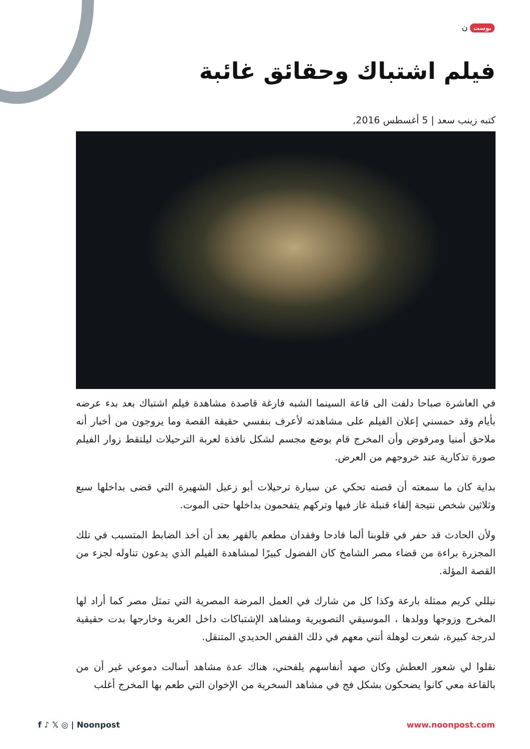بوست ن
فيلم اشتباك وحقائق غائبة
كتبه زينب سعد | 5 أغسطس 2016,
في العاشرة صباحا دلفت الى قاعة السينما الشبه فارغة قاصدة مشاهدة فيلم اشتباك بعد بدء عرضه بأيام وقد حمسني إعلان الفيلم على مشاهدته لأعرف بنفسي حقيقة القصة وما يروجون من أخبار أنه ملاحق أمنيا ومرفوض وأن المخرج قام بوضع مجسم لشكل نافذة لعربة الترحيلات ليلتقط زوار الفيلم صورة تذكارية عند خروجهم من العرض.
بداية كان ما سمعته أن قصته تحكي عن سيارة ترحيلات أبو زعبل الشهيرة التي قضى بداخلها سبع وثلاثين شخص نتيجة إلقاء قنبلة غاز فيها وتركهم يتفحمون بداخلها حتى الموت.
ولأن الحادث قد حفر في قلوبنا ألما فادحا وفقدان مطعم بالقهر بعد أن أخذ الضابط المتسبب في تلك المجزرة براءة من قضاء مصر الشامخ كان الفضول كبيرًا لمشاهدة الفيلم الذي يدعون تناوله لجزء من القصة المؤلة.
نيللي كريم ممثلة بارعة وكذا كل من شارك في العمل المرضة المصرية التي تمثل مصر كما أراد لها المخرج وزوجها وولدها ، الموسيقي التصويرية ومشاهد الإشتباكات داخل العربة وخارجها بدت حقيقية لدرجة كبيرة، شعرت لوهلة أنني معهم في ذلك القفص الحديدي المتنقل.
نقلوا لي شعور العطش وكان صهد أنفاسهم يلفحني، هناك عدة مشاهد أسالت دموعي غير أن من بالقاعة معي كانوا يضحكون بشكل فج في مشاهد السخرية من الإخوان التي طعم بها المخرج أغلب
f ♪ 𝕏 ◎ | Noonpost www.noonpost.com